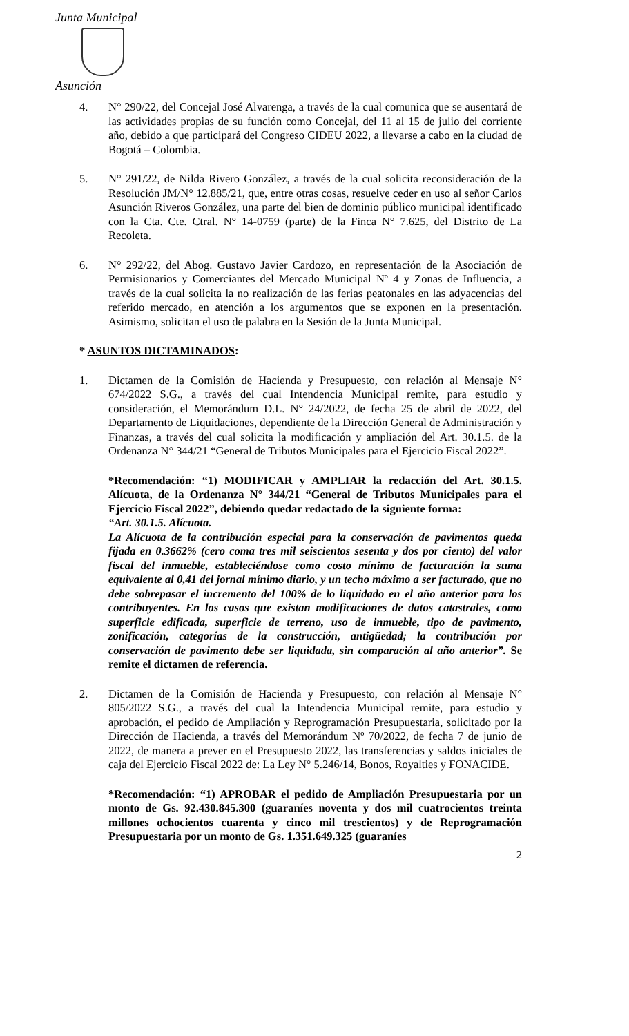Junta Municipal
Asunción
4. N° 290/22, del Concejal José Alvarenga, a través de la cual comunica que se ausentará de las actividades propias de su función como Concejal, del 11 al 15 de julio del corriente año, debido a que participará del Congreso CIDEU 2022, a llevarse a cabo en la ciudad de Bogotá – Colombia.
5. N° 291/22, de Nilda Rivero González, a través de la cual solicita reconsideración de la Resolución JM/N° 12.885/21, que, entre otras cosas, resuelve ceder en uso al señor Carlos Asunción Riveros González, una parte del bien de dominio público municipal identificado con la Cta. Cte. Ctral. N° 14-0759 (parte) de la Finca N° 7.625, del Distrito de La Recoleta.
6. N° 292/22, del Abog. Gustavo Javier Cardozo, en representación de la Asociación de Permisionarios y Comerciantes del Mercado Municipal Nº 4 y Zonas de Influencia, a través de la cual solicita la no realización de las ferias peatonales en las adyacencias del referido mercado, en atención a los argumentos que se exponen en la presentación. Asimismo, solicitan el uso de palabra en la Sesión de la Junta Municipal.
* ASUNTOS DICTAMINADOS:
1. Dictamen de la Comisión de Hacienda y Presupuesto, con relación al Mensaje N° 674/2022 S.G., a través del cual Intendencia Municipal remite, para estudio y consideración, el Memorándum D.L. N° 24/2022, de fecha 25 de abril de 2022, del Departamento de Liquidaciones, dependiente de la Dirección General de Administración y Finanzas, a través del cual solicita la modificación y ampliación del Art. 30.1.5. de la Ordenanza N° 344/21 “General de Tributos Municipales para el Ejercicio Fiscal 2022”.
*Recomendación: “1) MODIFICAR y AMPLIAR la redacción del Art. 30.1.5. Alícuota, de la Ordenanza N° 344/21 “General de Tributos Municipales para el Ejercicio Fiscal 2022”, debiendo quedar redactado de la siguiente forma:
“Art. 30.1.5. Alícuota.
La Alícuota de la contribución especial para la conservación de pavimentos queda fijada en 0.3662% (cero coma tres mil seiscientos sesenta y dos por ciento) del valor fiscal del inmueble, estableciéndose como costo mínimo de facturación la suma equivalente al 0,41 del jornal mínimo diario, y un techo máximo a ser facturado, que no debe sobrepasar el incremento del 100% de lo liquidado en el año anterior para los contribuyentes. En los casos que existan modificaciones de datos catastrales, como superficie edificada, superficie de terreno, uso de inmueble, tipo de pavimento, zonificación, categorías de la construcción, antigüedad; la contribución por conservación de pavimento debe ser liquidada, sin comparación al año anterior”. Se remite el dictamen de referencia.
2. Dictamen de la Comisión de Hacienda y Presupuesto, con relación al Mensaje N° 805/2022 S.G., a través del cual la Intendencia Municipal remite, para estudio y aprobación, el pedido de Ampliación y Reprogramación Presupuestaria, solicitado por la Dirección de Hacienda, a través del Memorándum Nº 70/2022, de fecha 7 de junio de 2022, de manera a prever en el Presupuesto 2022, las transferencias y saldos iniciales de caja del Ejercicio Fiscal 2022 de: La Ley N° 5.246/14, Bonos, Royalties y FONACIDE.
*Recomendación: “1) APROBAR el pedido de Ampliación Presupuestaria por un monto de Gs. 92.430.845.300 (guaraníes noventa y dos mil cuatrocientos treinta millones ochocientos cuarenta y cinco mil trescientos) y de Reprogramación Presupuestaria por un monto de Gs. 1.351.649.325 (guaraníes
2